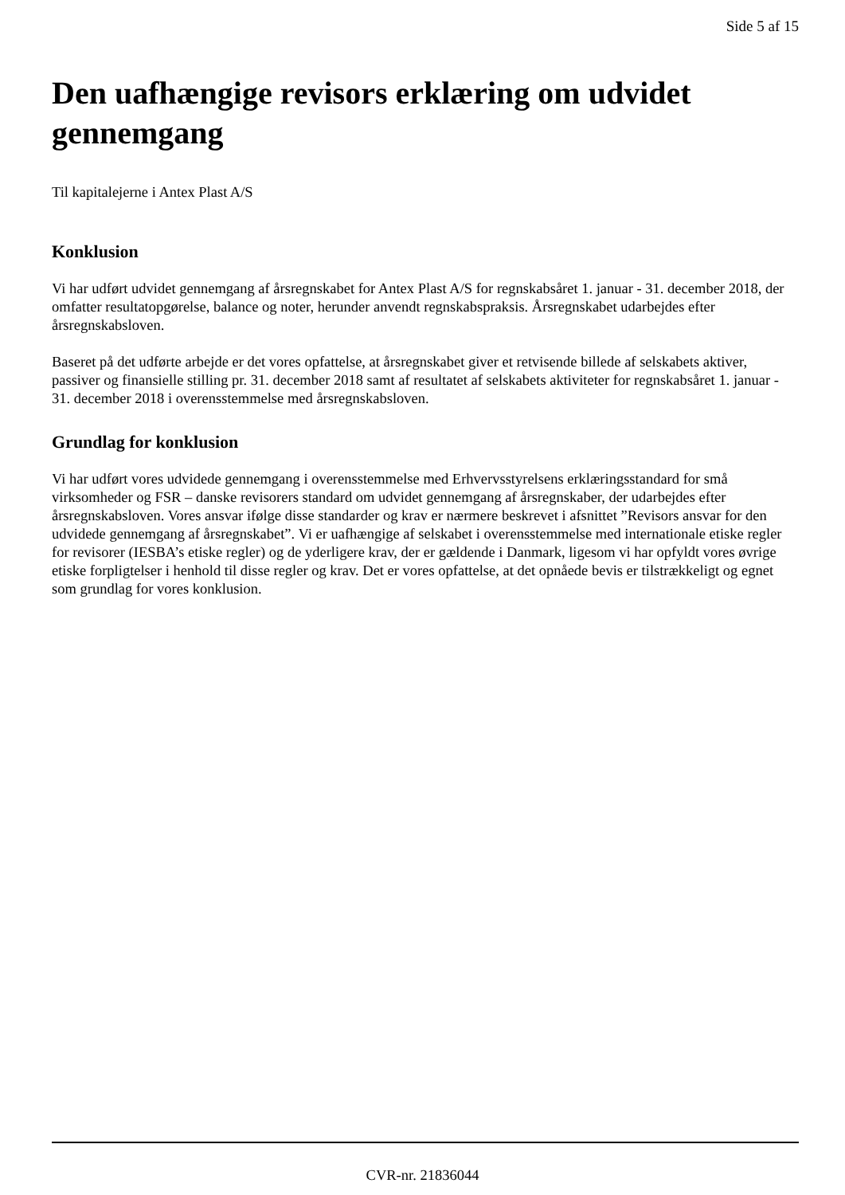Side 5 af 15
Den uafhængige revisors erklæring om udvidet gennemgang
Til kapitalejerne i Antex Plast A/S
Konklusion
Vi har udført udvidet gennemgang af årsregnskabet for Antex Plast A/S for regnskabsåret 1. januar - 31. december 2018, der omfatter resultatopgørelse, balance og noter, herunder anvendt regnskabspraksis. Årsregnskabet udarbejdes efter årsregnskabsloven.
Baseret på det udførte arbejde er det vores opfattelse, at årsregnskabet giver et retvisende billede af selskabets aktiver, passiver og finansielle stilling pr. 31. december 2018 samt af resultatet af selskabets aktiviteter for regnskabsåret 1. januar - 31. december 2018 i overensstemmelse med årsregnskabsloven.
Grundlag for konklusion
Vi har udført vores udvidede gennemgang i overensstemmelse med Erhvervsstyrelsens erklæringsstandard for små virksomheder og FSR – danske revisorers standard om udvidet gennemgang af årsregnskaber, der udarbejdes efter årsregnskabsloven. Vores ansvar ifølge disse standarder og krav er nærmere beskrevet i afsnittet ”Revisors ansvar for den udvidede gennemgang af årsregnskabet”. Vi er uafhængige af selskabet i overensstemmelse med internationale etiske regler for revisorer (IESBA’s etiske regler) og de yderligere krav, der er gældende i Danmark, ligesom vi har opfyldt vores øvrige etiske forpligtelser i henhold til disse regler og krav. Det er vores opfattelse, at det opnåede bevis er tilstrækkeligt og egnet som grundlag for vores konklusion.
CVR-nr. 21836044